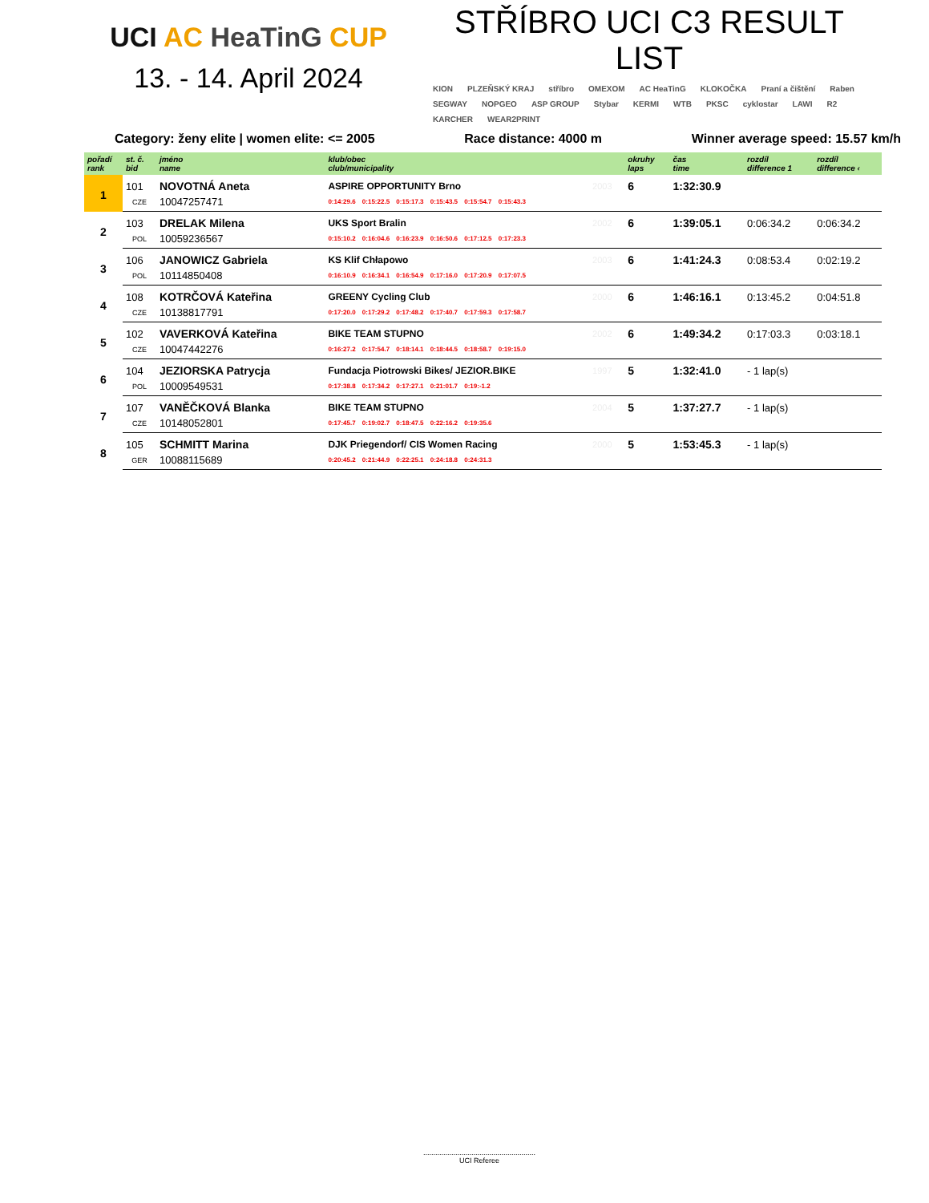UCI AC HeaTinG CUP
13. - 14. April 2024
STŘÍBRO UCI C3 RESULT LIST
KION PLZEŇSKÝ KRAJ stříbro OMEXOM AC HeaTinG KLOKOČKA Praní a čištění Raben SEGWAY NOPGEO ASP GROUP Stybar KERMI WTB PKSC cyklostar LAWI R2 KARCHER WEAR2PRINT
Category: ženy elite | women elite: <= 2005 Race distance: 4000 m Winner average speed: 15.57 km/h
| pořadí rank | st. č. bid | jméno name | klub/obec club/municipality | | okruhy laps | čas time | rozdíl difference 1 | rozdíl difference ‹ |
| --- | --- | --- | --- | --- | --- | --- | --- | --- |
| 1 | 101 | NOVOTNÁ Aneta | ASPIRE OPPORTUNITY Brno | 2003 | 6 | 1:32:30.9 | | |
| | CZE | 10047257471 | 0:14:29.6 0:15:22.5 0:15:17.3 0:15:43.5 0:15:54.7 0:15:43.3 | | | | | |
| 2 | 103 | DRELAK Milena | UKS Sport Bralin | 2002 | 6 | 1:39:05.1 | 0:06:34.2 | 0:06:34.2 |
| | POL | 10059236567 | 0:15:10.2 0:16:04.6 0:16:23.9 0:16:50.6 0:17:12.5 0:17:23.3 | | | | | |
| 3 | 106 | JANOWICZ Gabriela | KS Klif Chłapowo | 2003 | 6 | 1:41:24.3 | 0:08:53.4 | 0:02:19.2 |
| | POL | 10114850408 | 0:16:10.9 0:16:34.1 0:16:54.9 0:17:16.0 0:17:20.9 0:17:07.5 | | | | | |
| 4 | 108 | KOTRČOVÁ Kateřina | GREENY Cycling Club | 2000 | 6 | 1:46:16.1 | 0:13:45.2 | 0:04:51.8 |
| | CZE | 10138817791 | 0:17:20.0 0:17:29.2 0:17:48.2 0:17:40.7 0:17:59.3 0:17:58.7 | | | | | |
| 5 | 102 | VAVERKOVÁ Kateřina | BIKE TEAM STUPNO | 2002 | 6 | 1:49:34.2 | 0:17:03.3 | 0:03:18.1 |
| | CZE | 10047442276 | 0:16:27.2 0:17:54.7 0:18:14.1 0:18:44.5 0:18:58.7 0:19:15.0 | | | | | |
| 6 | 104 | JEZIORSKA Patrycja | Fundacja Piotrowski Bikes/ JEZIOR.BIKE | 1997 | 5 | 1:32:41.0 | - 1 lap(s) | |
| | POL | 10009549531 | 0:17:38.8 0:17:34.2 0:17:27.1 0:21:01.7 0:19:-1.2 | | | | | |
| 7 | 107 | VANĚČKOVÁ Blanka | BIKE TEAM STUPNO | 2004 | 5 | 1:37:27.7 | - 1 lap(s) | |
| | CZE | 10148052801 | 0:17:45.7 0:19:02.7 0:18:47.5 0:22:16.2 0:19:35.6 | | | | | |
| 8 | 105 | SCHMITT Marina | DJK Priegendorf/ CIS Women Racing | 2000 | 5 | 1:53:45.3 | - 1 lap(s) | |
| | GER | 10088115689 | 0:20:45.2 0:21:44.9 0:22:25.1 0:24:18.8 0:24:31.3 | | | | | |
........................................................
UCI Referee